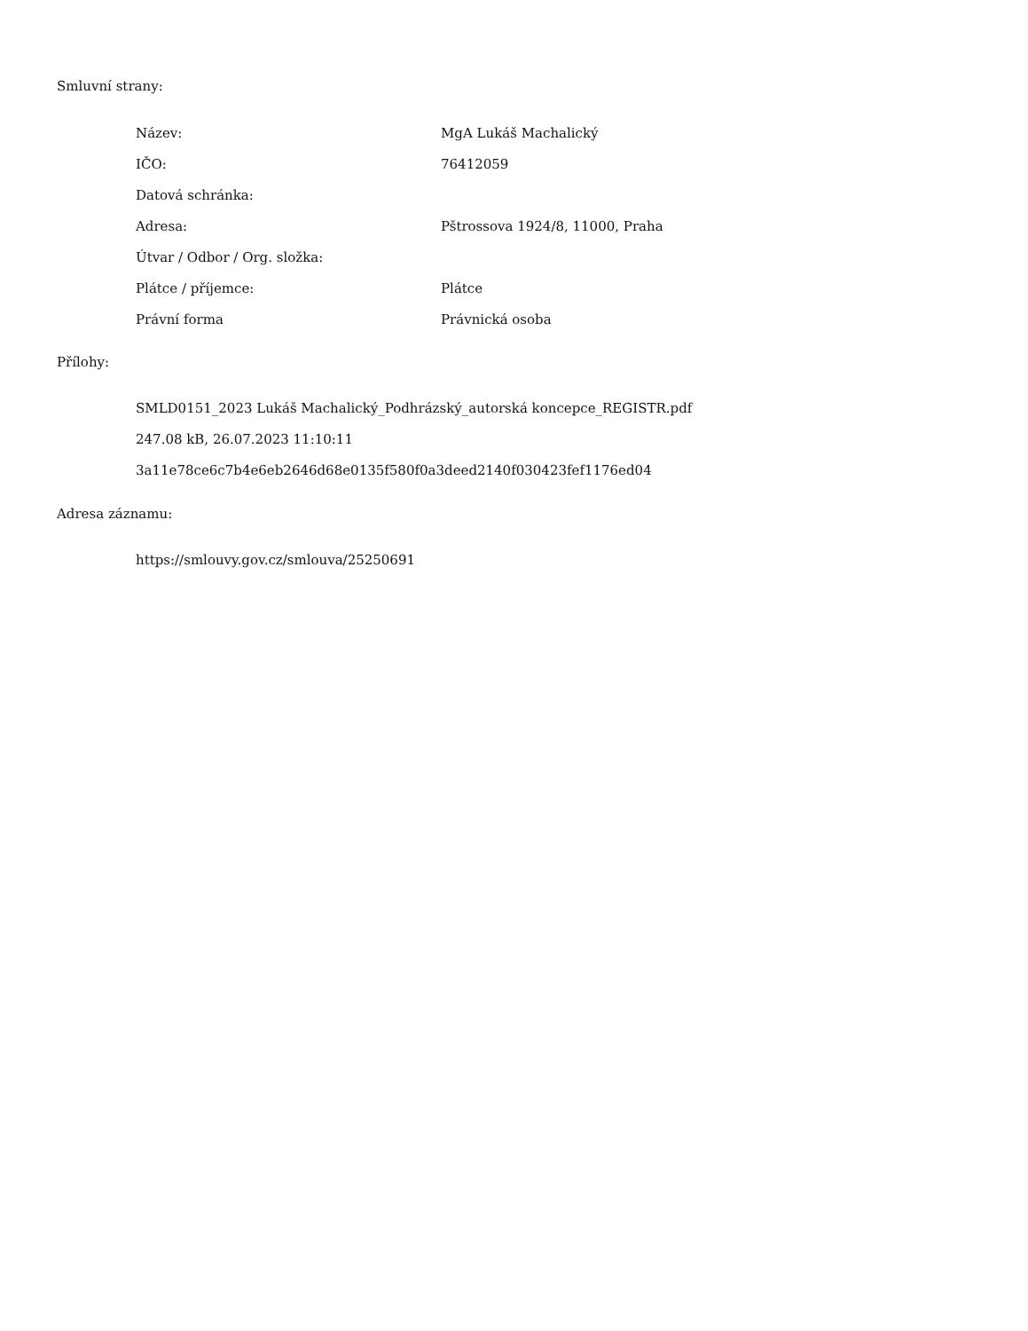Smluvní strany:
| Název: | MgA Lukáš Machalický |
| IČO: | 76412059 |
| Datová schránka: | |
| Adresa: | Pštrossova 1924/8, 11000, Praha |
| Útvar / Odbor / Org. složka: | |
| Plátce / příjemce: | Plátce |
| Právní forma | Právnická osoba |
Přílohy:
SMLD0151_2023 Lukáš Machalický_Podhrázský_autorská koncepce_REGISTR.pdf
247.08 kB, 26.07.2023 11:10:11
3a11e78ce6c7b4e6eb2646d68e0135f580f0a3deed2140f030423fef1176ed04
Adresa záznamu:
https://smlouvy.gov.cz/smlouva/25250691